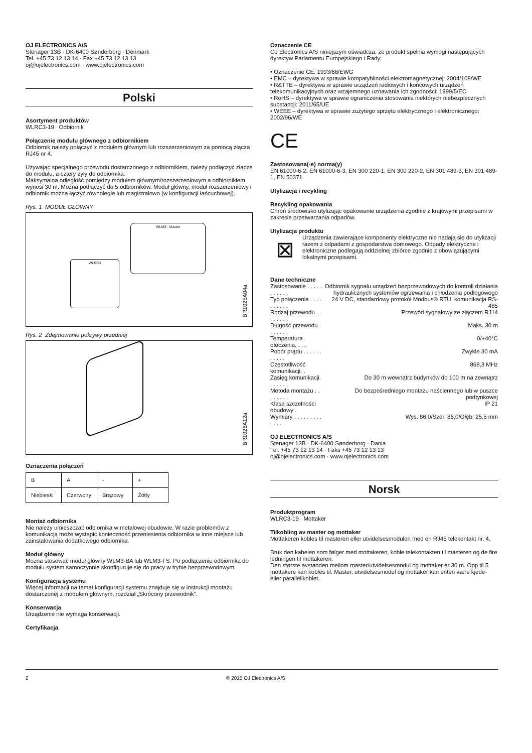OJ ELECTRONICS A/S
Stenager 13B · DK-6400 Sønderborg · Denmark
Tel. +45 73 12 13 14 · Fax +45 73 12 13 13
oj@ojelectronics.com · www.ojelectronics.com
Polski
Asortyment produktów
WLRC3-19 Odbiornik
Połączenie modułu głównego z odbiornikiem
Odbiornik należy połączyć z modułem głównym lub rozszerzeniowym za pomocą złącza RJ45 nr 4.
Używając specjalnego przewodu dostarczonego z odbiornikiem, należy podłączyć złącze do modułu, a cztery żyły do odbiornika.
Maksymalna odległość pomiędzy modułem głównym/rozszerzeniowym a odbiornikiem wynosi 30 m. Można podłączyć do 5 odbiorników. Moduł główny, moduł rozszerzeniowy i odbiornik można łączyć równolegle lub magistralowo (w konfiguracji łańcuchowej).
Rys. 1 MODUŁ GŁÓWNY
WLM3 - Master
WLRC3
BR1025A04a
Rys. 2 Zdejmowanie pokrywy przedniej
BR1026A12a
Oznaczenia połączeń
| B | A | - | + |
| Niebieski | Czerwony | Brązowy | Żółty |
Montaż odbiornika
Nie należy umieszczać odbiornika w metalowej obudowie. W razie problemów z komunikacją może wystąpić konieczność przeniesienia odbiornika w inne miejsce lub zainstalowania dodatkowego odbiornika.
Moduł główny
Można stosować moduł główny WLM3-BA lub WLM3-FS. Po podłączeniu odbiornika do modułu system samoczynnie skonfiguruje się do pracy w trybie bezprzewodowym.
Konfiguracja systemu
Więcej informacji na temat konfiguracji systemu znajduje się w instrukcji montażu dostarczonej z modułem głównym, rozdział „Skrócony przewodnik”.
Konserwacja
Urządzenie nie wymaga konserwacji.
Certyfikacja
Oznaczenie CE
OJ Electronics A/S niniejszym oświadcza, że produkt spełnia wymogi następujących dyrektyw Parlamentu Europejskiego i Rady:
• Oznaczenie CE: 1993/68/EWG
• EMC – dyrektywa w sprawie kompatybilności elektromagnetycznej: 2004/108/WE
• R&TTE – dyrektywa w sprawie urządzeń radiowych i końcowych urządzeń telekomunikacyjnych oraz wzajemnego uznawania ich zgodności: 1999/5/EC
• RoHS – dyrektywa w sprawie ograniczenia stosowania niektórych niebezpiecznych substancji: 2011/65/UE
• WEEE – dyrektywa w sprawie zużytego sprzętu elektrycznego i elektronicznego: 2002/96/WE
CE
Zastosowana(-e) norma(y)
EN 61000-6-2, EN 61000-6-3, EN 300 220-1, EN 300 220-2, EN 301 489-3, EN 301 489-1, EN 50371
Utylizacja i recykling
Recykling opakowania
Chroń środowisko utylizując opakowanie urządzenia zgodnie z krajowymi przepisami w zakresie przetwarzania odpadów.
Utylizacja produktu
⊠
Urządzenia zawierające komponenty elektryczne nie nadają się do utylizacji razem z odpadami z gospodarstwa domowego. Odpady elektryczne i elektroniczne podlegają oddzielnej zbiórce zgodnie z obowiązującymi lokalnymi przepisami.
Dane techniczne
| Zastosowanie . . . . . . . . . . . | Odbiornik sygnału urządzeń bezprzewodowych do kontroli działania hydraulicznych systemów ogrzewania i chłodzenia podłogowego |
| Typ połączenia . . . . . . . . . . | 24 V DC, standardowy protokół Modbus® RTU, komunikacja RS-485 |
| Rodzaj przewodu . . . . . . . . | Przewód sygnałowy ze złączem RJ14 |
| Długość przewodu . . . . . . . | Maks. 30 m |
| Temperatura otoczenia. . . . | 0/+40°C |
| Pobór prądu . . . . . . . . . . . | Zwykle 30 mA |
| Częstotliwość komunikacji. . | 868,3 MHz |
| Zasięg komunikacji. . . . . . . | Do 30 m wewnątrz budynków do 100 m na zewnątrz |
| Metoda montażu . . . . . . . . | Do bezpośredniego montażu naściennego lub w puszce podtynkowej |
| Klasa szczelności obudowy . | IP 21 |
| Wymiary . . . . . . . . . . . . . | Wys. 86,0/Szer. 86,0/Głęb. 25,5 mm |
OJ ELECTRONICS A/S
Stenager 13B · DK-6400 Sønderborg · Dania
Tel. +45 73 12 13 14 · Faks +45 73 12 13 13
oj@ojelectronics.com · www.ojelectronics.com
Norsk
Produktprogram
WLRC3-19 Mottaker
Tilkobling av master og mottaker
Mottakeren kobles til masteren eller utvidelsesmodulen med en RJ45 telekontakt nr. 4.
Bruk den kabelen som følger med mottakeren, koble telekontakten til masteren og de fire ledningen til mottakeren.
Den største avstanden mellom master/utvidelsesmodul og mottaker er 30 m. Opp til 5 mottakere kan kobles til. Master, utvidelsesmodul og mottaker kan enten være kjede- eller parallellkoblet.
2 © 2015 OJ Electronics A/S